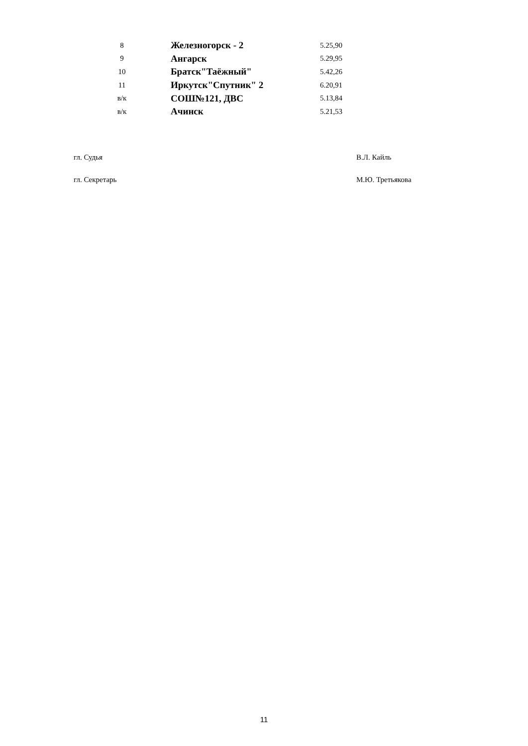| 8 | Железногорск - 2 | 5.25,90 |
| 9 | Ангарск | 5.29,95 |
| 10 | Братск"Таёжный" | 5.42,26 |
| 11 | Иркутск"Спутник" 2 | 6.20,91 |
| в/к | СОШ№121, ДВС | 5.13,84 |
| в/к | Ачинск | 5.21,53 |
гл. Судья В.Л. Кайль
гл. Секретарь М.Ю. Третьякова
11